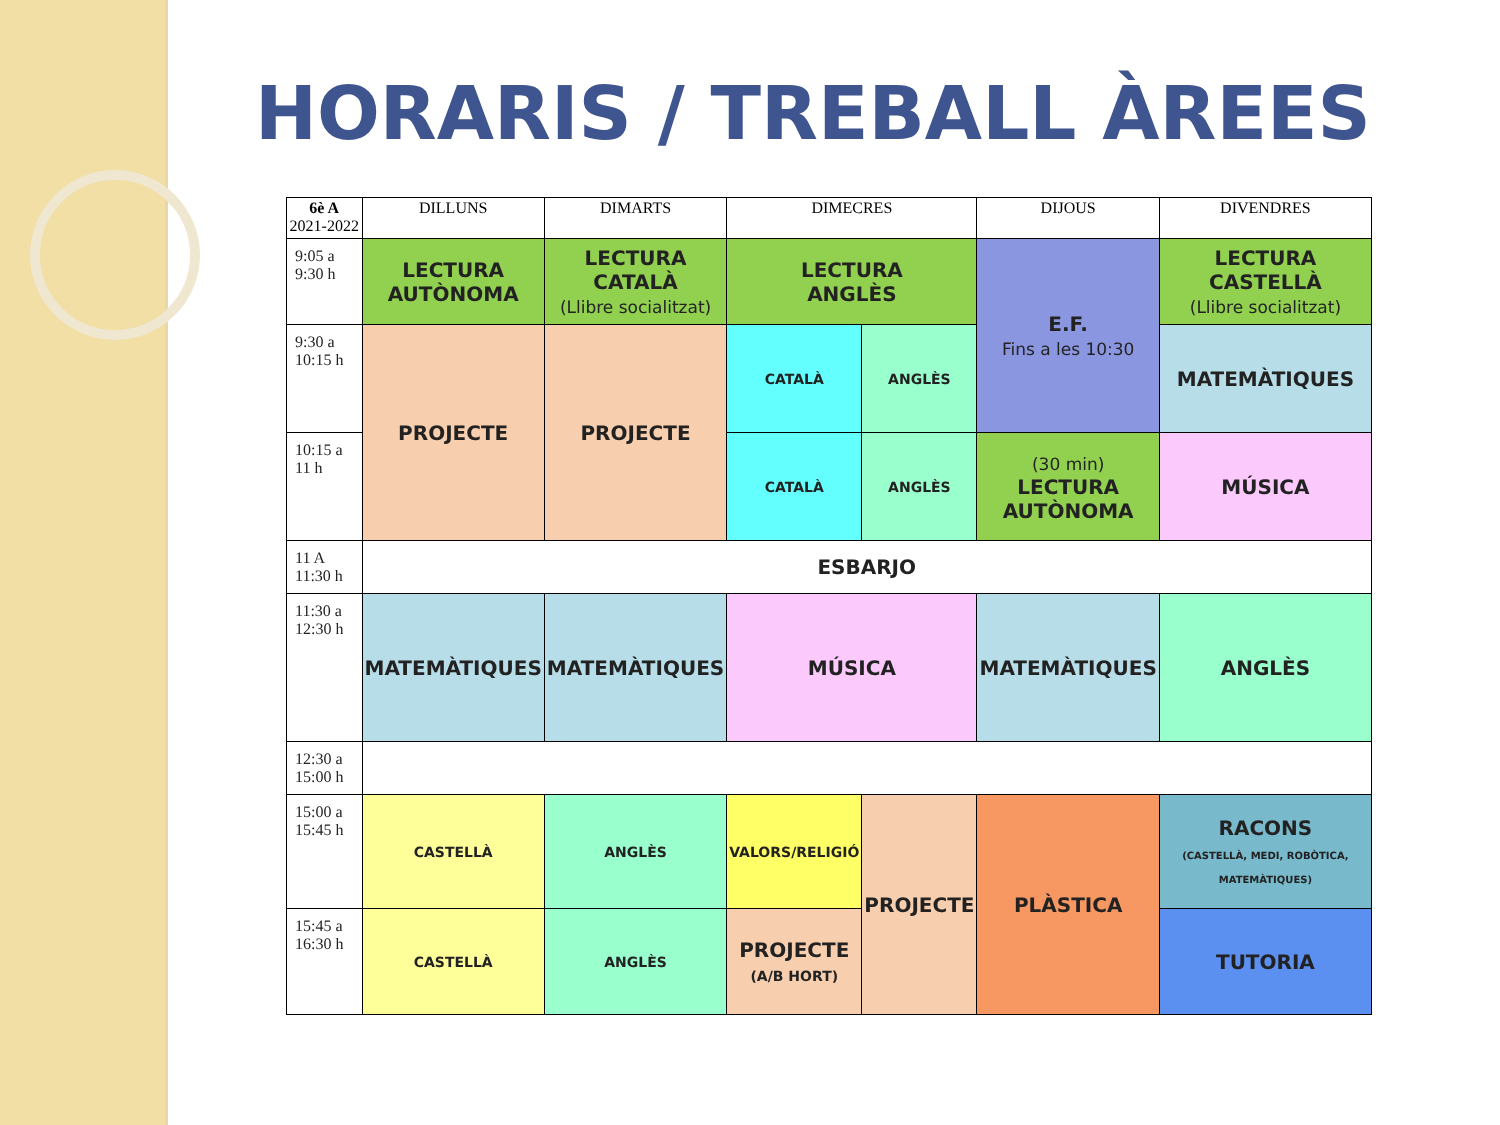HORARIS / TREBALL ÀREES
| 6è A 2021-2022 | DILLUNS | DIMARTS | | DIMECRES | | DIJOUS | DIVENDRES |
| --- | --- | --- | --- | --- | --- | --- | --- |
| 9:05 a 9:30 h | LECTURA AUTÒNOMA | LECTURA CATALÀ (Llibre socialitzat) | | LECTURA ANGLÈS | | E.F. Fins a les 10:30 | LECTURA CASTELLÀ (Llibre socialitzat) |
| 9:30 a 10:15 h | PROJECTE | PROJECTE | | CATALÀ | ANGLÈS | | MATEMÀTIQUES |
| 10:15 a 11 h | | | | CATALÀ | ANGLÈS | (30 min) LECTURA AUTÒNOMA | MÚSICA |
| 11 A 11:30 h | ESBARJO | | | | | | |
| 11:30 a 12:30 h | MATEMÀTIQUES | MATEMÀTIQUES | | MÚSICA | | MATEMÀTIQUES | ANGLÈS |
| 12:30 a 15:00 h | | | | | | | |
| 15:00 a 15:45 h | CASTELLÀ | ANGLÈS | VALORS/RELIGIÓ | | PROJECTE | PLÀSTICA | RACONS (CASTELLÀ, MEDI, ROBÒTICA, MATEMÀTIQUES) |
| 15:45 a 16:30 h | CASTELLÀ | ANGLÈS | PROJECTE (A/B HORT) | | | | TUTORIA |